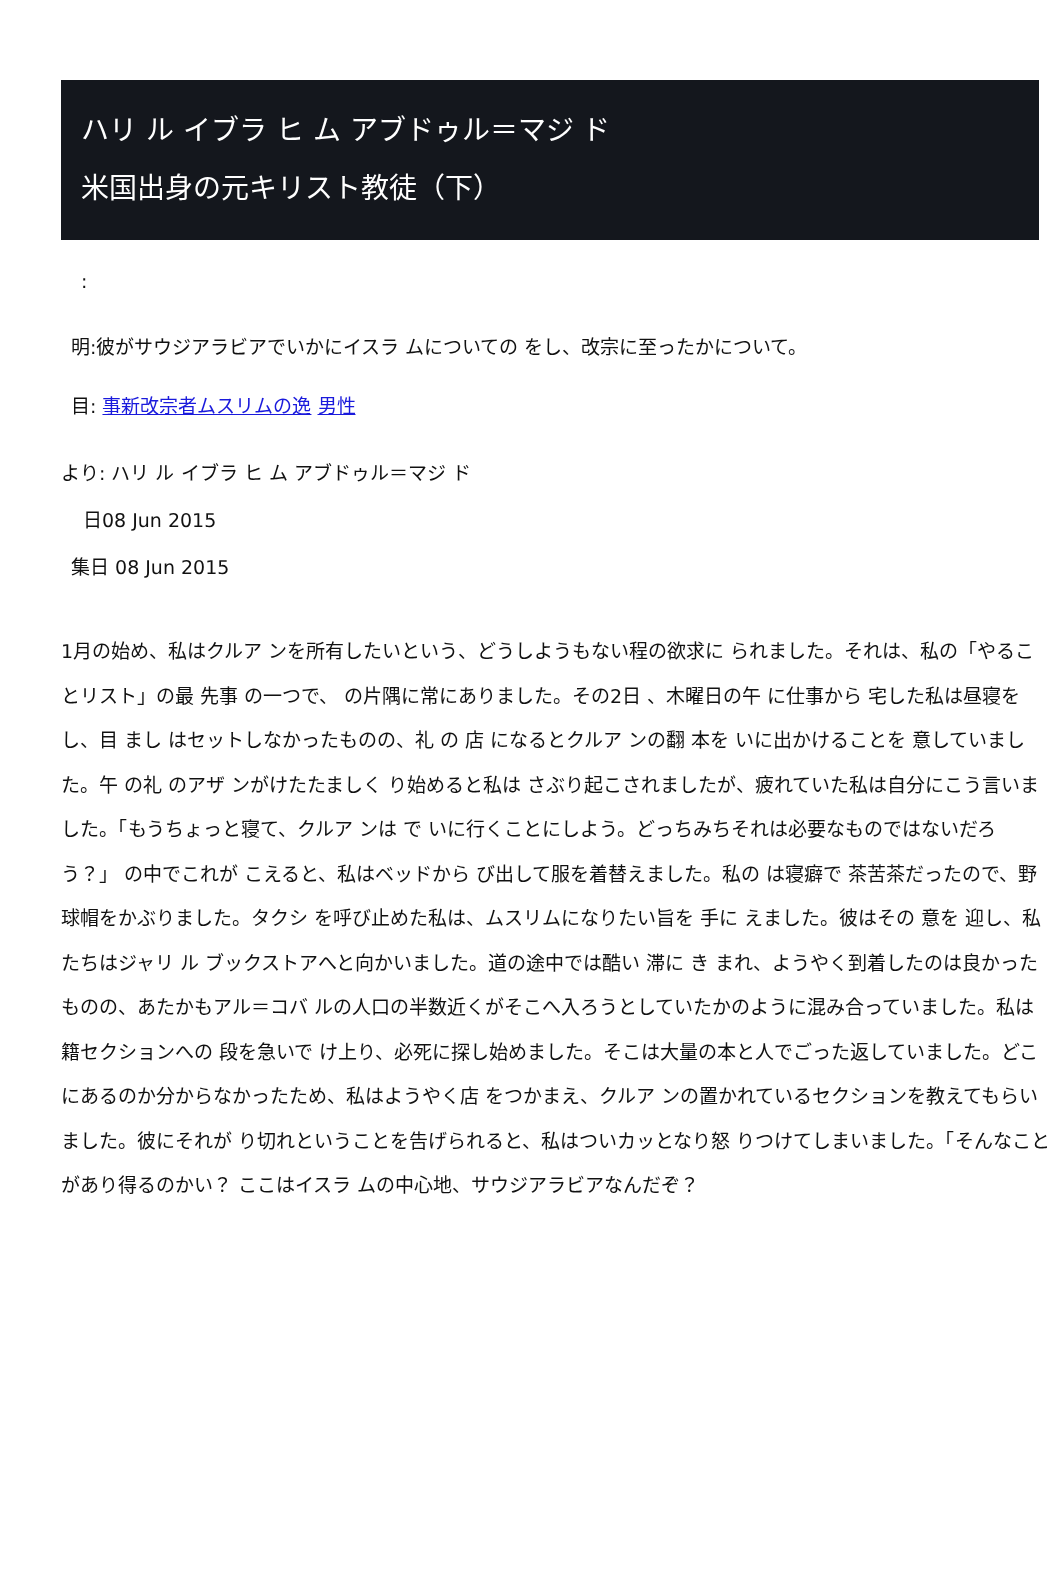ハリ ル イブラ ヒ ム アブドゥル＝マジ ド
米国出身の元キリスト教徒（下）
:
明:彼がサウジアラビアでいかにイスラ ムについての をし、改宗に至ったかについて。
目: 事新改宗者ムスリムの逸 男性
より: ハリ ル イブラ ヒ ム アブドゥル＝マジ ド
日08 Jun 2015
集日 08 Jun 2015
1月の始め、私はクルア ンを所有したいという、どうしようもない程の欲求に られました。それは、私の「やることリスト」の最 先事 の一つで、 の片隅に常にありました。その2日 、木曜日の午 に仕事から 宅した私は昼寝をし、目 まし はセットしなかったものの、礼 の 店 になるとクルア ンの翻 本を いに出かけることを 意していました。午 の礼 のアザ ンがけたたましく り始めると私は さぶり起こされましたが、疲れていた私は自分にこう言いました。「もうちょっと寝て、クルア ンは で いに行くことにしよう。どっちみちそれは必要なものではないだろう？」 の中でこれが こえると、私はベッドから び出して服を着替えました。私の は寝癖で 茶苦茶だったので、野球帽をかぶりました。タクシ を呼び止めた私は、ムスリムになりたい旨を 手に えました。彼はその 意を 迎し、私たちはジャリ ル ブックストアへと向かいました。道の途中では酷い 滞に き まれ、ようやく到着したのは良かったものの、あたかもアル＝コバ ルの人口の半数近くがそこへ入ろうとしていたかのように混み合っていました。私は 籍セクションへの 段を急いで け上り、必死に探し始めました。そこは大量の本と人でごった返していました。どこにあるのか分からなかったため、私はようやく店 をつかまえ、クルア ンの置かれているセクションを教えてもらいました。彼にそれが り切れということを告げられると、私はついカッとなり怒 りつけてしまいました。「そんなことがあり得るのかい？ ここはイスラ ムの中心地、サウジアラビアなんだぞ？